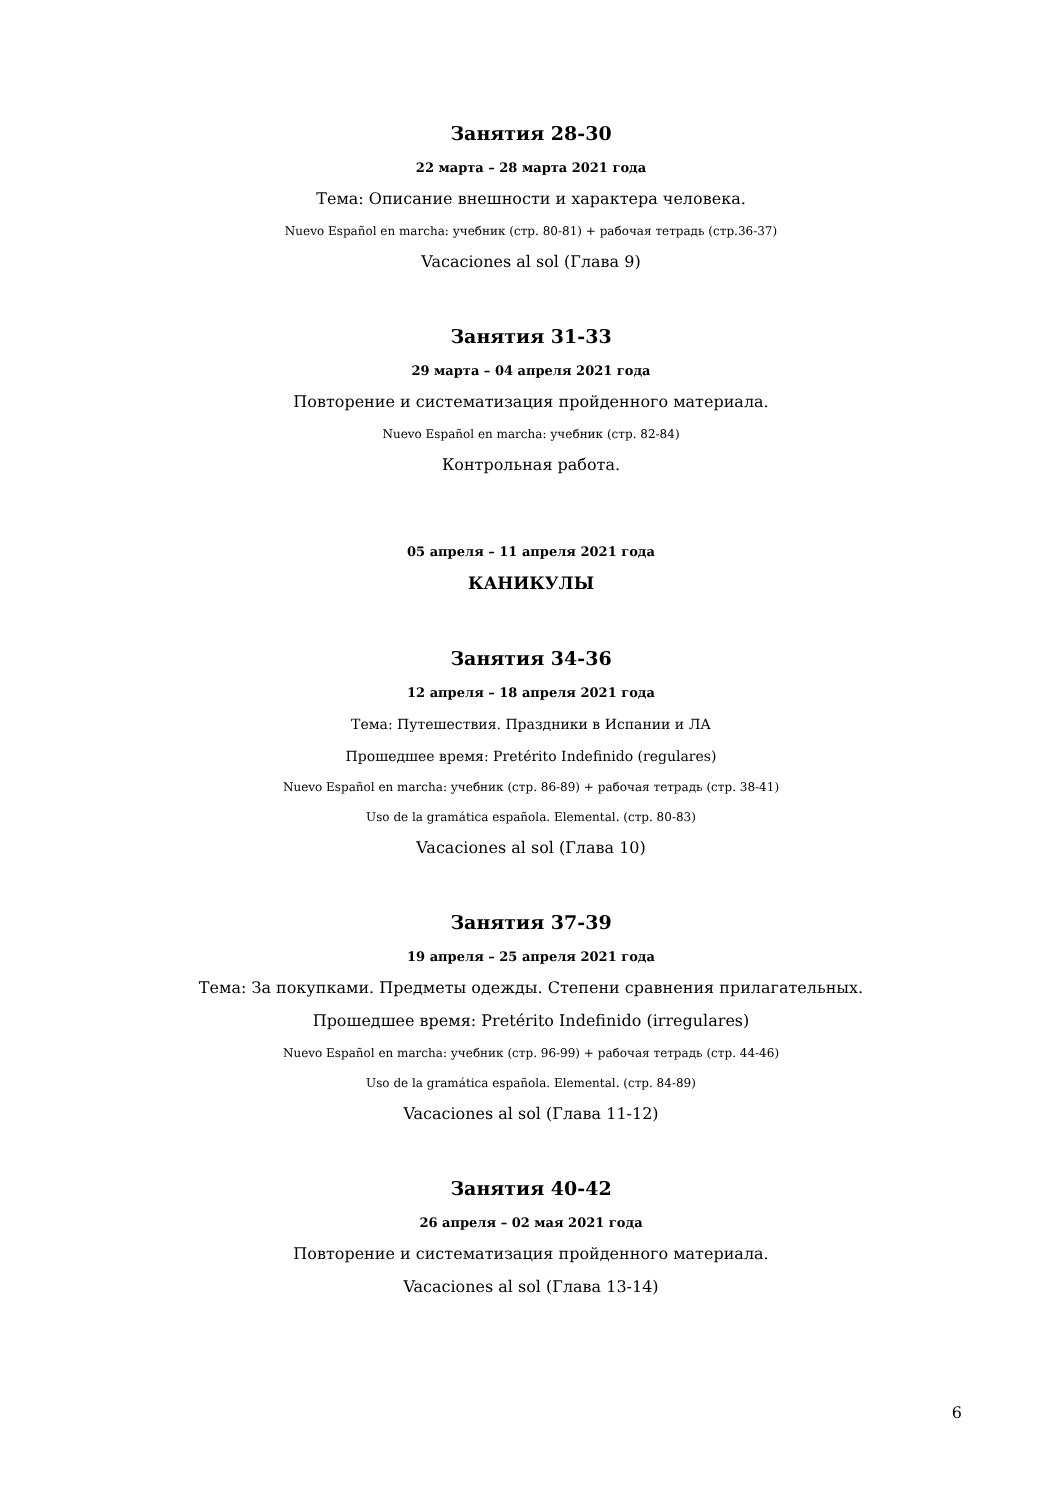Занятия 28-30
22 марта – 28 марта 2021 года
Тема: Описание внешности и характера человека.
Nuevo Español en marcha: учебник (стр. 80-81) + рабочая тетрадь (стр.36-37)
Vacaciones al sol (Глава 9)
Занятия 31-33
29 марта – 04 апреля 2021 года
Повторение и систематизация пройденного материала.
Nuevo Español en marcha: учебник (стр. 82-84)
Контрольная работа.
05 апреля – 11 апреля 2021 года
КАНИКУЛЫ
Занятия 34-36
12 апреля – 18 апреля 2021 года
Тема: Путешествия. Праздники в Испании и ЛА
Прошедшее время: Pretérito Indefinido (regulares)
Nuevo Español en marcha: учебник (стр. 86-89) + рабочая тетрадь (стр. 38-41)
Uso de la gramática española. Elemental. (стр. 80-83)
Vacaciones al sol (Глава 10)
Занятия 37-39
19 апреля – 25 апреля 2021 года
Тема: За покупками. Предметы одежды. Степени сравнения прилагательных.
Прошедшее время: Pretérito Indefinido (irregulares)
Nuevo Español en marcha: учебник (стр. 96-99) + рабочая тетрадь (стр. 44-46)
Uso de la gramática española. Elemental. (стр. 84-89)
Vacaciones al sol (Глава 11-12)
Занятия 40-42
26 апреля – 02 мая 2021 года
Повторение и систематизация пройденного материала.
Vacaciones al sol (Глава 13-14)
6